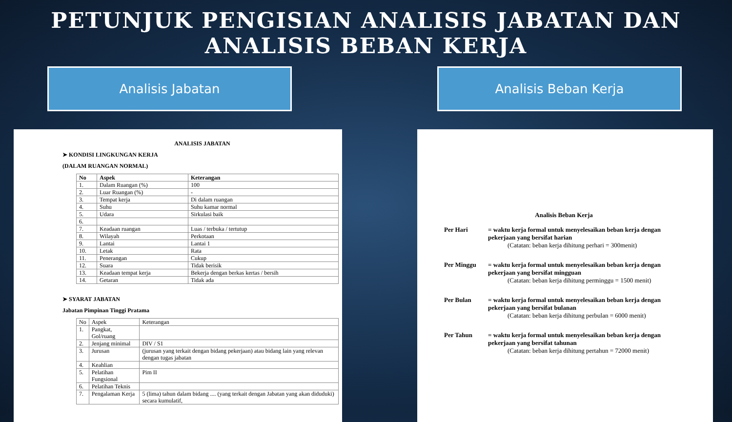PETUNJUK PENGISIAN ANALISIS JABATAN DAN
ANALISIS BEBAN KERJA
Analisis Jabatan Analisis Beban Kerja
ANALISIS JABATAN
➤ KONDISI LINGKUNGAN KERJA
(DALAM RUANGAN NORMAL)
| No | Aspek | Keterangan |
| --- | --- | --- |
| 1. | Dalam Ruangan (%) | 100 |
| 2. | Luar Ruangan (%) | - |
| 3. | Tempat kerja | Di dalam ruangan |
| 4. | Suhu | Suhu kamar normal |
| 5. | Udara | Sirkulasi baik |
| 6. | | |
| 7. | Keadaan ruangan | Luas / terbuka / tertutup |
| 8. | Wilayah | Perkotaan |
| 9. | Lantai | Lantai 1 |
| 10. | Letak | Rata |
| 11. | Penerangan | Cukup |
| 12. | Suara | Tidak berisik |
| 13. | Keadaan tempat kerja | Bekerja dengan berkas kertas / bersih |
| 14. | Getaran | Tidak ada |
➤ SYARAT JABATAN
Jabatan Pimpinan Tinggi Pratama
| No | Aspek | Keterangan |
| 1. | Pangkat, Gol/ruang | |
| 2. | Jenjang minimal | DIV / S1 |
| 3. | Jurusan | (jurusan yang terkait dengan bidang pekerjaan) atau bidang lain yang relevan dengan tugas jabatan |
| 4. | Keahlian | |
| 5. | Pelatihan Fungsional | Pim II |
| 6. | Pelatihan Teknis | |
| 7. | Pengalaman Kerja | 5 (lima) tahun dalam bidang .... (yang terkait dengan Jabatan yang akan diduduki) secara kumulatif, |
Analisis Beban Kerja
Per Hari = waktu kerja formal untuk menyelesaikan beban kerja dengan pekerjaan yang bersifat harian
(Catatan: beban kerja dihitung perhari = 300menit)
Per Minggu = waktu kerja formal untuk menyelesaikan beban kerja dengan pekerjaan yang bersifat mingguan
(Catatan: beban kerja dihitung perminggu = 1500 menit)
Per Bulan = waktu kerja formal untuk menyelesaikan beban kerja dengan pekerjaan yang bersifat bulanan
(Catatan: beban kerja dihitung perbulan = 6000 menit)
Per Tahun = waktu kerja formal untuk menyelesaikan beban kerja dengan pekerjaan yang bersifat tahunan
(Catatan: beban kerja dihitung pertahun = 72000 menit)